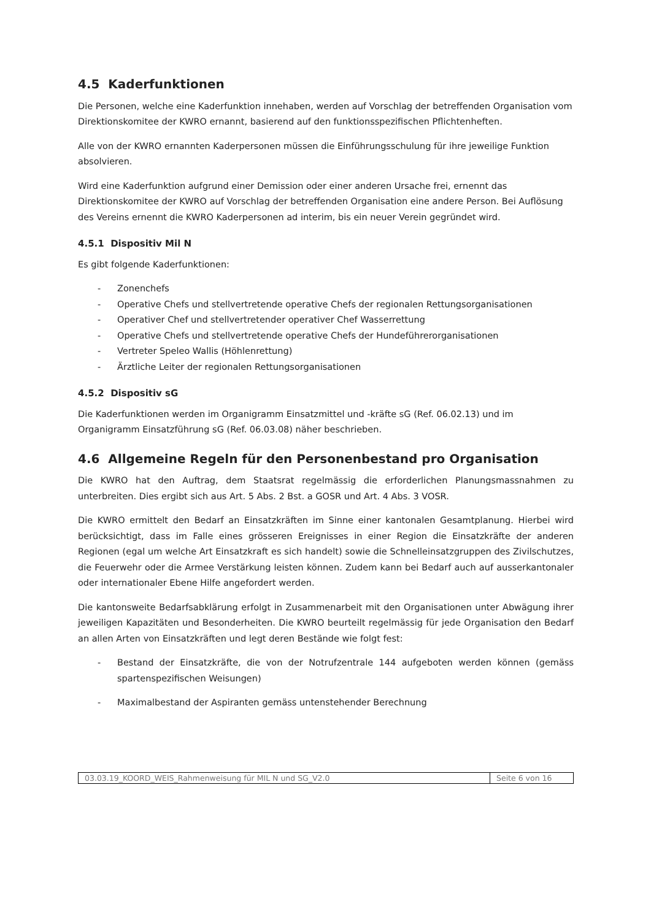4.5 Kaderfunktionen
Die Personen, welche eine Kaderfunktion innehaben, werden auf Vorschlag der betreffenden Organisation vom Direktionskomitee der KWRO ernannt, basierend auf den funktionsspezifischen Pflichtenheften.
Alle von der KWRO ernannten Kaderpersonen müssen die Einführungsschulung für ihre jeweilige Funktion absolvieren.
Wird eine Kaderfunktion aufgrund einer Demission oder einer anderen Ursache frei, ernennt das Direktionskomitee der KWRO auf Vorschlag der betreffenden Organisation eine andere Person. Bei Auflösung des Vereins ernennt die KWRO Kaderpersonen ad interim, bis ein neuer Verein gegründet wird.
4.5.1 Dispositiv Mil N
Es gibt folgende Kaderfunktionen:
- Zonenchefs
- Operative Chefs und stellvertretende operative Chefs der regionalen Rettungsorganisationen
- Operativer Chef und stellvertretender operativer Chef Wasserrettung
- Operative Chefs und stellvertretende operative Chefs der Hundeführerorganisationen
- Vertreter Speleo Wallis (Höhlenrettung)
- Ärztliche Leiter der regionalen Rettungsorganisationen
4.5.2 Dispositiv sG
Die Kaderfunktionen werden im Organigramm Einsatzmittel und -kräfte sG (Ref. 06.02.13) und im Organigramm Einsatzführung sG (Ref. 06.03.08) näher beschrieben.
4.6 Allgemeine Regeln für den Personenbestand pro Organisation
Die KWRO hat den Auftrag, dem Staatsrat regelmässig die erforderlichen Planungsmassnahmen zu unterbreiten. Dies ergibt sich aus Art. 5 Abs. 2 Bst. a GOSR und Art. 4 Abs. 3 VOSR.
Die KWRO ermittelt den Bedarf an Einsatzkräften im Sinne einer kantonalen Gesamtplanung. Hierbei wird berücksichtigt, dass im Falle eines grösseren Ereignisses in einer Region die Einsatzkräfte der anderen Regionen (egal um welche Art Einsatzkraft es sich handelt) sowie die Schnelleinsatzgruppen des Zivilschutzes, die Feuerwehr oder die Armee Verstärkung leisten können. Zudem kann bei Bedarf auch auf ausserkantonaler oder internationaler Ebene Hilfe angefordert werden.
Die kantonsweite Bedarfsabklärung erfolgt in Zusammenarbeit mit den Organisationen unter Abwägung ihrer jeweiligen Kapazitäten und Besonderheiten. Die KWRO beurteilt regelmässig für jede Organisation den Bedarf an allen Arten von Einsatzkräften und legt deren Bestände wie folgt fest:
- Bestand der Einsatzkräfte, die von der Notrufzentrale 144 aufgeboten werden können (gemäss spartenspezifischen Weisungen)
- Maximalbestand der Aspiranten gemäss untenstehender Berechnung
| 03.03.19_KOORD_WEIS_Rahmenweisung für MIL N und SG_V2.0 | Seite 6 von 16 |